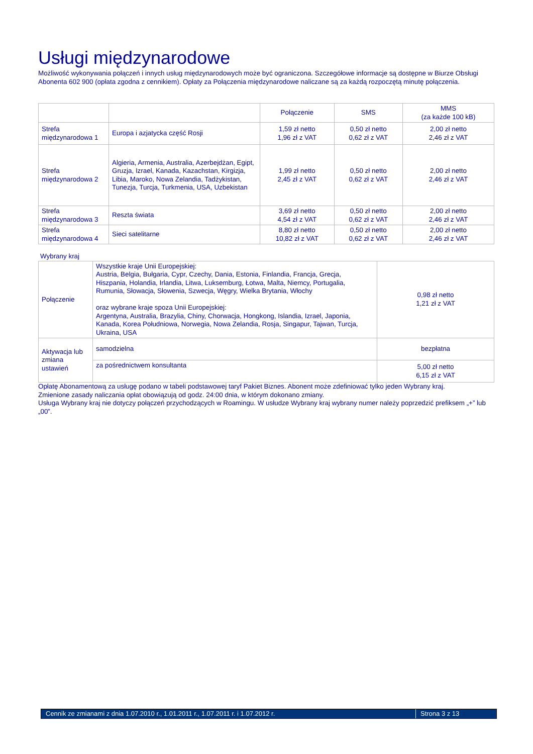Usługi międzynarodowe
Możliwość wykonywania połączeń i innych usług międzynarodowych może być ograniczona. Szczegółowe informacje są dostępne w Biurze Obsługi Abonenta 602 900 (opłata zgodna z cennikiem). Opłaty za Połączenia międzynarodowe naliczane są za każdą rozpoczętą minutę połączenia.
| | | Połączenie | SMS | MMS (za każde 100 kB) |
| Strefa międzynarodowa 1 | Europa i azjatycka część Rosji | 1,59 zł netto 1,96 zł z VAT | 0,50 zł netto 0,62 zł z VAT | 2,00 zł netto 2,46 zł z VAT |
| Strefa międzynarodowa 2 | Algieria, Armenia, Australia, Azerbejdżan, Egipt, Gruzja, Izrael, Kanada, Kazachstan, Kirgizja, Libia, Maroko, Nowa Zelandia, Tadżykistan, Tunezja, Turcja, Turkmenia, USA, Uzbekistan | 1,99 zł netto 2,45 zł z VAT | 0,50 zł netto 0,62 zł z VAT | 2,00 zł netto 2,46 zł z VAT |
| Strefa międzynarodowa 3 | Reszta świata | 3,69 zł netto 4,54 zł z VAT | 0,50 zł netto 0,62 zł z VAT | 2,00 zł netto 2,46 zł z VAT |
| Strefa międzynarodowa 4 | Sieci satelitarne | 8,80 zł netto 10,82 zł z VAT | 0,50 zł netto 0,62 zł z VAT | 2,00 zł netto 2,46 zł z VAT |
Wybrany kraj
| Połączenie | Wszystkie kraje Unii Europejskiej: Austria, Belgia, Bułgaria, Cypr, Czechy, Dania, Estonia, Finlandia, Francja, Grecja, Hiszpania, Holandia, Irlandia, Litwa, Luksemburg, Łotwa, Malta, Niemcy, Portugalia, Rumunia, Słowacja, Słowenia, Szwecja, Węgry, Wielka Brytania, Włochy oraz wybrane kraje spoza Unii Europejskiej: Argentyna, Australia, Brazylia, Chiny, Chorwacja, Hongkong, Islandia, Izrael, Japonia, Kanada, Korea Południowa, Norwegia, Nowa Zelandia, Rosja, Singapur, Tajwan, Turcja, Ukraina, USA | 0,98 zł netto 1,21 zł z VAT |
| Aktywacja lub zmiana ustawień | samodzielna | bezpłatna |
| | za pośrednictwem konsultanta | 5,00 zł netto 6,15 zł z VAT |
Opłatę Abonamentową za usługę podano w tabeli podstawowej taryf Pakiet Biznes. Abonent może zdefiniować tylko jeden Wybrany kraj.
Zmienione zasady naliczania opłat obowiązują od godz. 24:00 dnia, w którym dokonano zmiany.
Usługa Wybrany kraj nie dotyczy połączeń przychodzących w Roamingu. W usłudze Wybrany kraj wybrany numer należy poprzedzić prefiksem „+” lub „00”.
Cennik ze zmianami z dnia 1.07.2010 r., 1.01.2011 r., 1.07.2011 r. i 1.07.2012 r. Strona 3 z 13